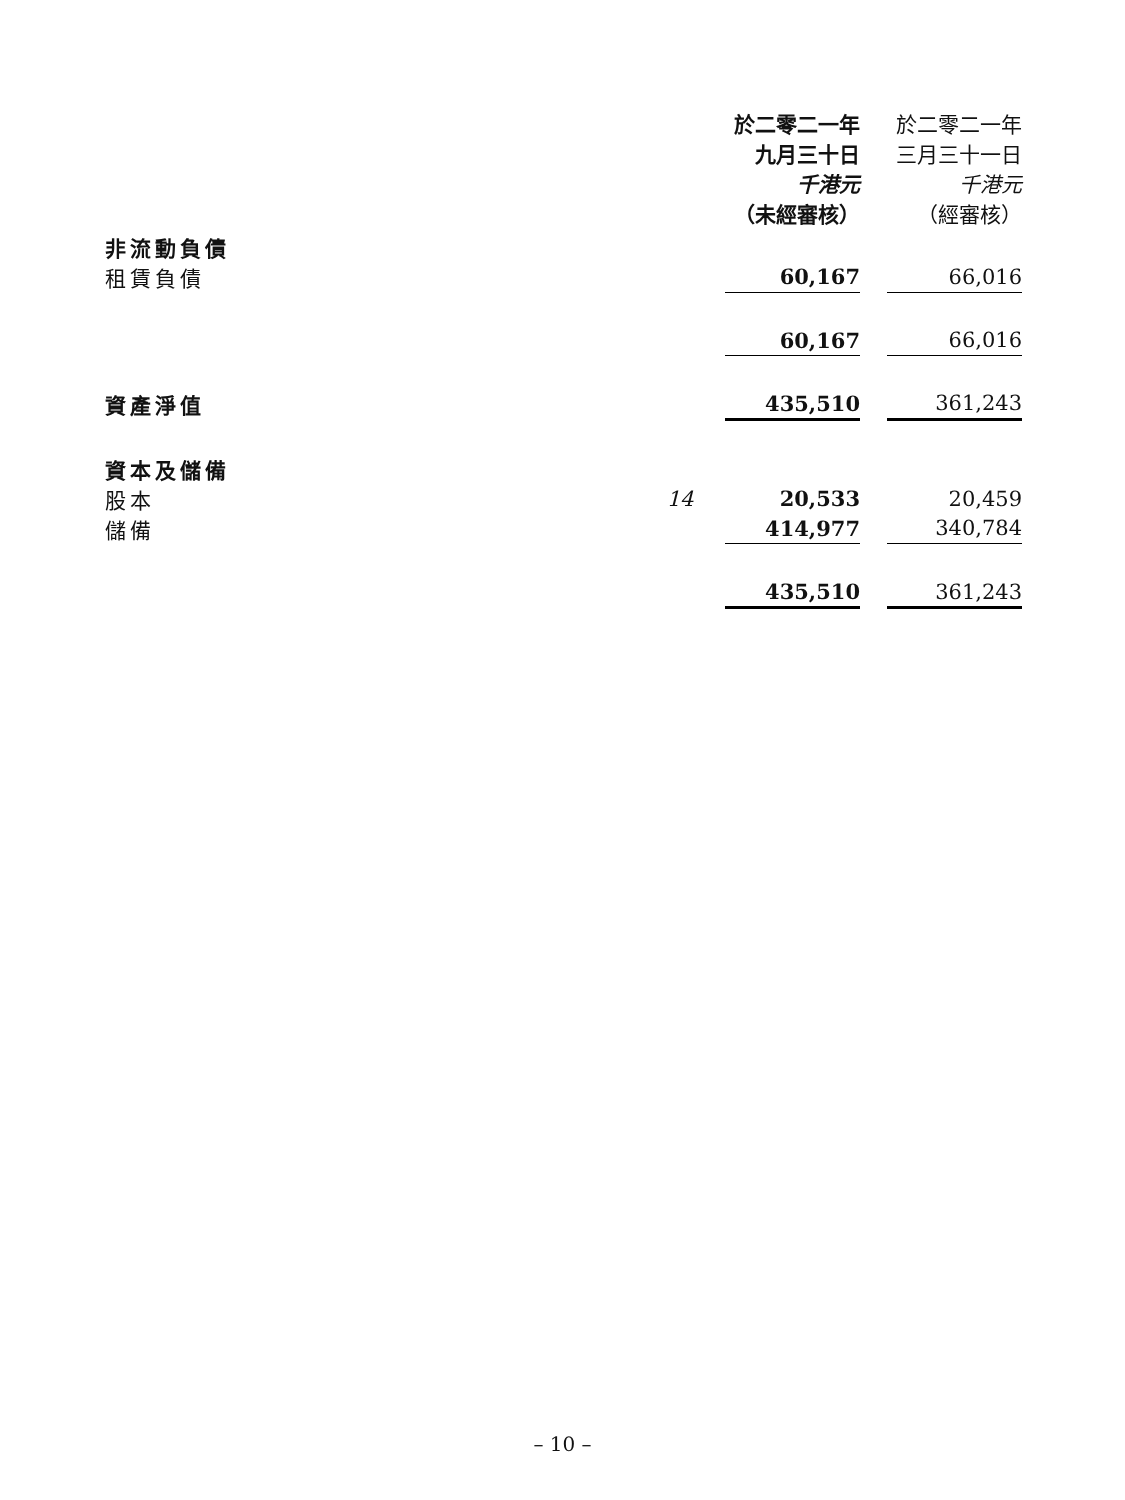| | | 於二零二一年 九月三十日 千港元 （未經審核） | | 於二零二一年 三月三十一日 千港元 （經審核） |
| --- | --- | --- | --- | --- |
| 非流動負債 | | | | |
| 租賃負債 | | 60,167 | | 66,016 |
| | | 60,167 | | 66,016 |
| 資產淨值 | | 435,510 | | 361,243 |
| 資本及儲備 | | | | |
| 股本 | 14 | 20,533 | | 20,459 |
| 儲備 | | 414,977 | | 340,784 |
| | | 435,510 | | 361,243 |
– 10 –